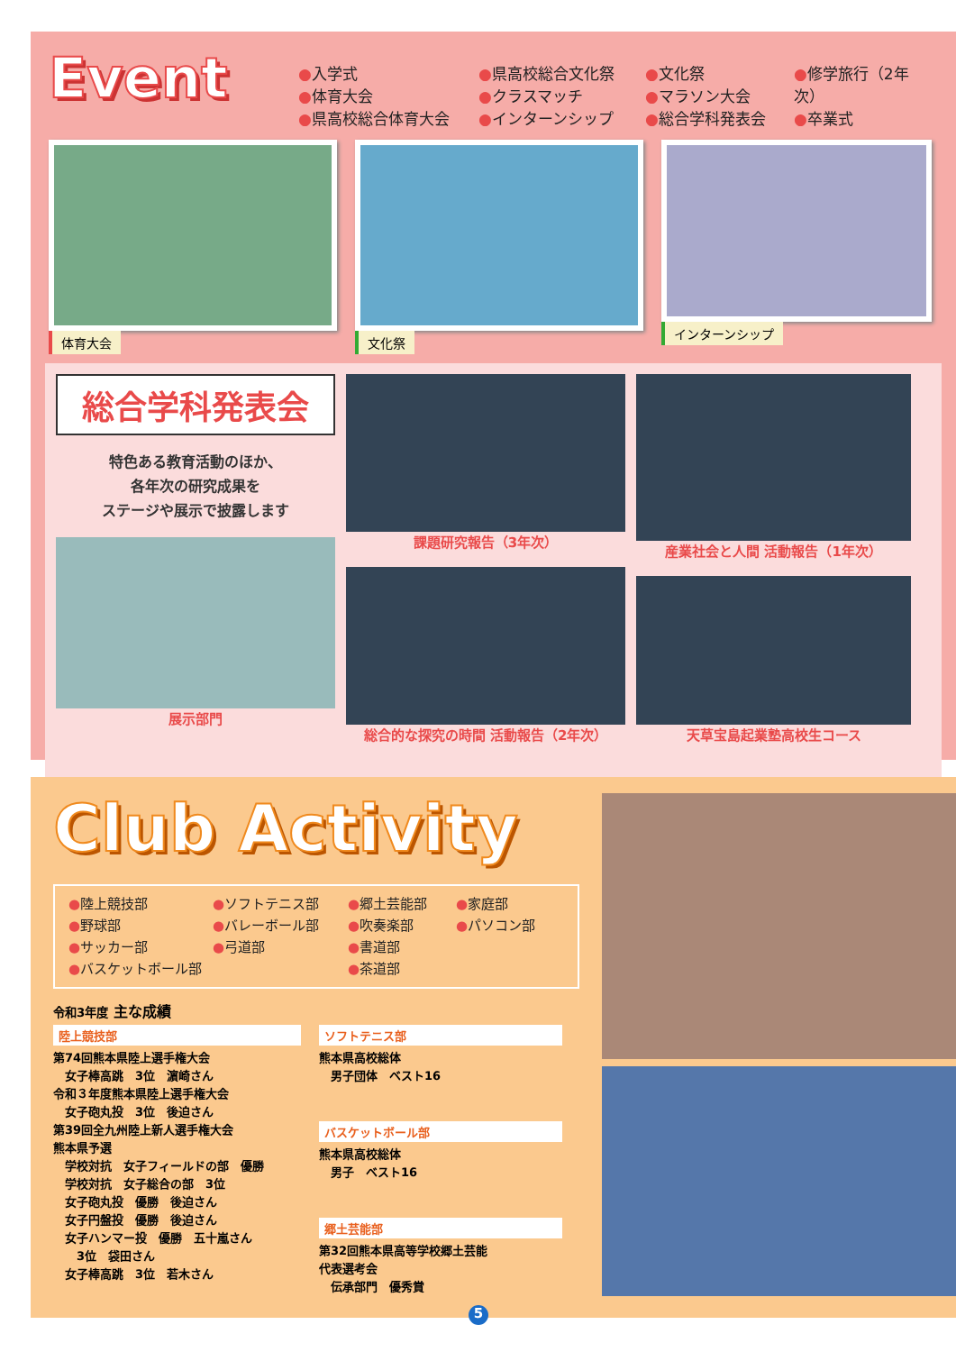Event
●入学式
●体育大会
●県高校総合体育大会
●県高校総合文化祭
●クラスマッチ
●インターンシップ
●文化祭
●マラソン大会
●総合学科発表会
●修学旅行（2年次）
●卒業式
体育大会 文化祭 インターンシップ
総合学科発表会
特色ある教育活動のほか、
各年次の研究成果を
ステージや展示で披露します
展示部門
課題研究報告（3年次）
総合的な探究の時間 活動報告（2年次）
産業社会と人間 活動報告（1年次）
天草宝島起業塾高校生コース
Club Activity
●陸上競技部
●野球部
●サッカー部
●バスケットボール部
●ソフトテニス部
●バレーボール部
●弓道部
●郷土芸能部
●吹奏楽部
●書道部
●茶道部
●家庭部
●パソコン部
令和3年度 主な成績
陸上競技部
第74回熊本県陸上選手権大会
　女子棒高跳　3位　濵崎さん
令和３年度熊本県陸上選手権大会
　女子砲丸投　3位　後迫さん
第39回全九州陸上新人選手権大会
熊本県予選
　学校対抗　女子フィールドの部　優勝
　学校対抗　女子総合の部　3位
　女子砲丸投　優勝　後迫さん
　女子円盤投　優勝　後迫さん
　女子ハンマー投　優勝　五十嵐さん
　　3位　袋田さん
　女子棒高跳　3位　若木さん
ソフトテニス部
熊本県高校総体
　男子団体　ベスト16
バスケットボール部
熊本県高校総体
　男子　ベスト16
郷土芸能部
第32回熊本県高等学校郷土芸能
代表選考会
　伝承部門　優秀賞
5